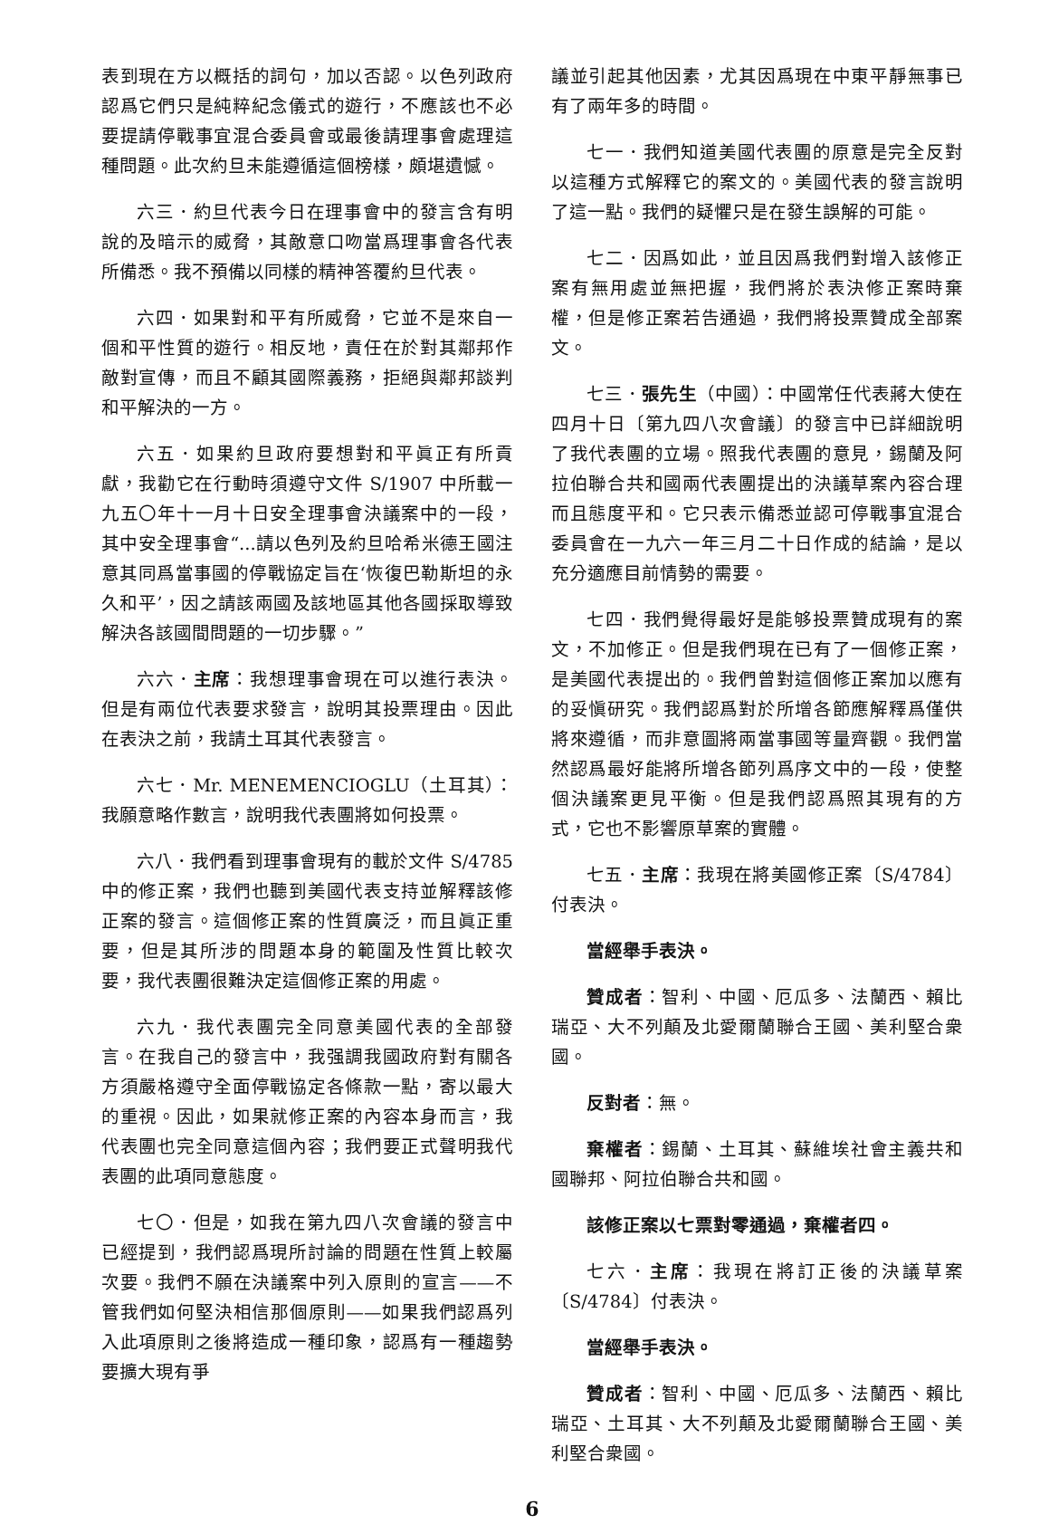表到現在方以概括的詞句，加以否認。以色列政府認爲它們只是純粹紀念儀式的遊行，不應該也不必要提請停戰事宜混合委員會或最後請理事會處理這種問題。此次約旦未能遵循這個榜樣，頗堪遺憾。
六三．約旦代表今日在理事會中的發言含有明說的及暗示的威脅，其敵意口吻當爲理事會各代表所備悉。我不預備以同樣的精神答覆約旦代表。
六四．如果對和平有所威脅，它並不是來自一個和平性質的遊行。相反地，責任在於對其鄰邦作敵對宣傳，而且不顧其國際義務，拒絕與鄰邦談判和平解決的一方。
六五．如果約旦政府要想對和平眞正有所貢獻，我勸它在行動時須遵守文件 S/1907 中所載一九五〇年十一月十日安全理事會決議案中的一段，其中安全理事會“...請以色列及約旦哈希米德王國注意其同爲當事國的停戰協定旨在‘恢復巴勒斯坦的永久和平’，因之請該兩國及該地區其他各國採取導致解決各該國間問題的一切步驟。”
六六．主席：我想理事會現在可以進行表決。但是有兩位代表要求發言，說明其投票理由。因此在表決之前，我請土耳其代表發言。
六七．Mr. MENEMENCIOGLU（土耳其）：我願意略作數言，說明我代表團將如何投票。
六八．我們看到理事會現有的載於文件 S/4785 中的修正案，我們也聽到美國代表支持並解釋該修正案的發言。這個修正案的性質廣泛，而且眞正重要，但是其所涉的問題本身的範圍及性質比較次要，我代表團很難決定這個修正案的用處。
六九．我代表團完全同意美國代表的全部發言。在我自己的發言中，我强調我國政府對有關各方須嚴格遵守全面停戰協定各條款一點，寄以最大的重視。因此，如果就修正案的內容本身而言，我代表團也完全同意這個內容；我們要正式聲明我代表團的此項同意態度。
七〇．但是，如我在第九四八次會議的發言中已經提到，我們認爲現所討論的問題在性質上較屬次要。我們不願在決議案中列入原則的宣言——不管我們如何堅決相信那個原則——如果我們認爲列入此項原則之後將造成一種印象，認爲有一種趨勢要擴大現有爭
議並引起其他因素，尤其因爲現在中東平靜無事已有了兩年多的時間。
七一．我們知道美國代表團的原意是完全反對以這種方式解釋它的案文的。美國代表的發言說明了這一點。我們的疑懼只是在發生誤解的可能。
七二．因爲如此，並且因爲我們對增入該修正案有無用處並無把握，我們將於表決修正案時棄權，但是修正案若告通過，我們將投票贊成全部案文。
七三．張先生（中國）：中國常任代表蔣大使在四月十日〔第九四八次會議〕的發言中已詳細說明了我代表團的立場。照我代表團的意見，錫蘭及阿拉伯聯合共和國兩代表團提出的決議草案內容合理而且態度平和。它只表示備悉並認可停戰事宜混合委員會在一九六一年三月二十日作成的結論，是以充分適應目前情勢的需要。
七四．我們覺得最好是能够投票贊成現有的案文，不加修正。但是我們現在已有了一個修正案，是美國代表提出的。我們曾對這個修正案加以應有的妥愼研究。我們認爲對於所增各節應解釋爲僅供將來遵循，而非意圖將兩當事國等量齊觀。我們當然認爲最好能將所增各節列爲序文中的一段，使整個決議案更見平衡。但是我們認爲照其現有的方式，它也不影響原草案的實體。
七五．主席：我現在將美國修正案〔S/4784〕付表決。
當經舉手表決。
贊成者：智利、中國、厄瓜多、法蘭西、賴比瑞亞、大不列顛及北愛爾蘭聯合王國、美利堅合衆國。
反對者：無。
棄權者：錫蘭、土耳其、蘇維埃社會主義共和國聯邦、阿拉伯聯合共和國。
該修正案以七票對零通過，棄權者四。
七六．主席：我現在將訂正後的決議草案〔S/4784〕付表決。
當經舉手表決。
贊成者：智利、中國、厄瓜多、法蘭西、賴比瑞亞、土耳其、大不列顛及北愛爾蘭聯合王國、美利堅合衆國。
6